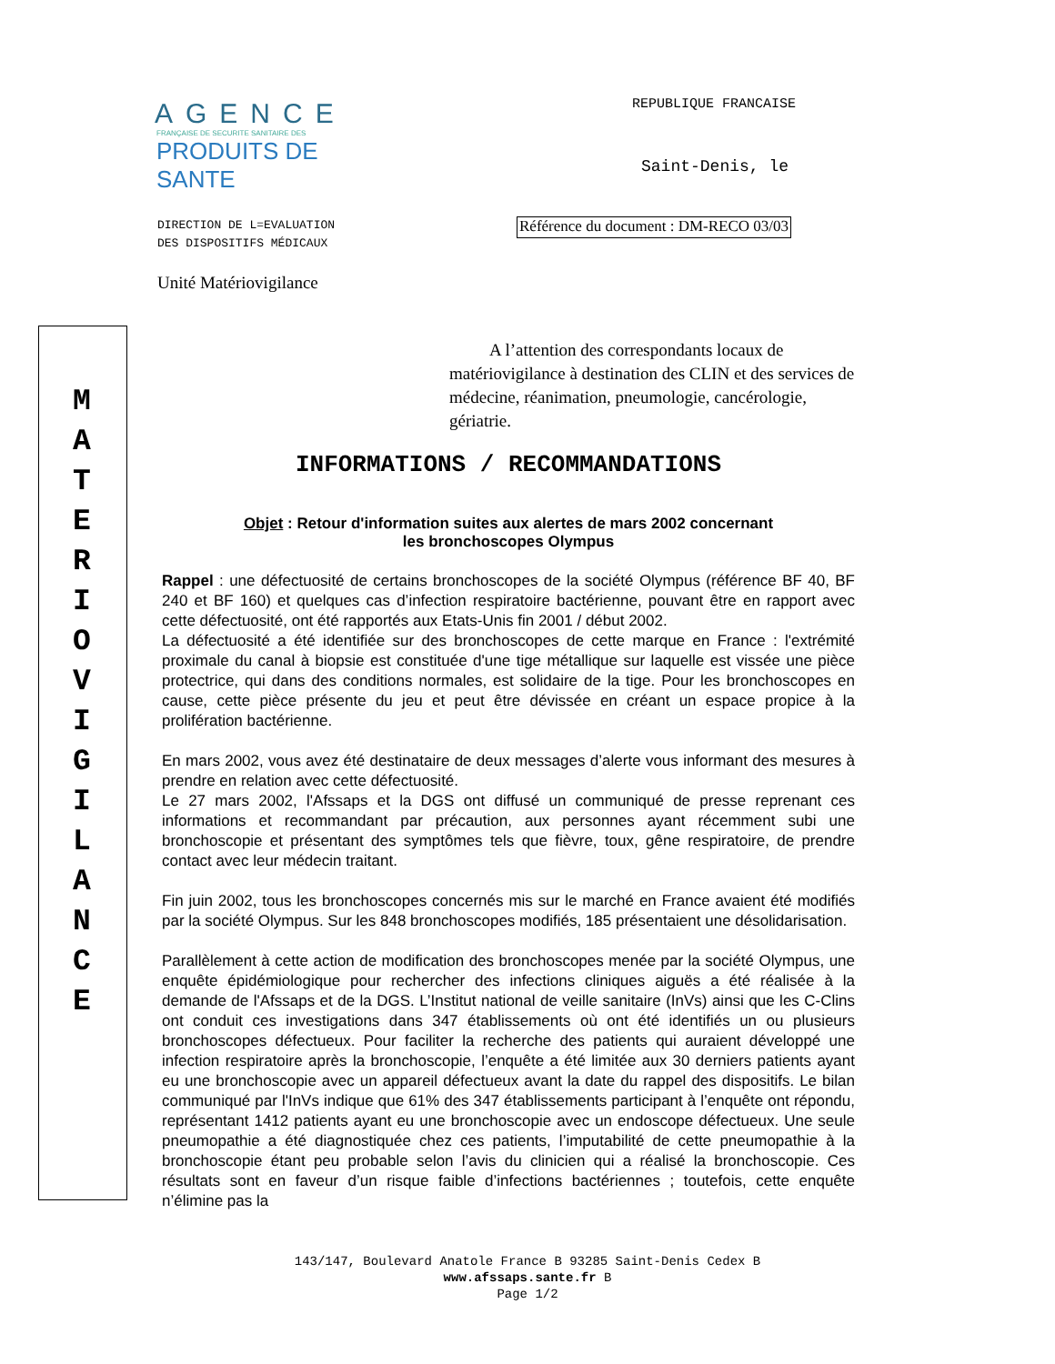M
A
T
E
R
I
O
V
I
G
I
L
A
N
C
E
AGENCE
FRANÇAISE DE SECURITE SANITAIRE DES
PRODUITS DE SANTE
REPUBLIQUE FRANCAISE
Saint-Denis, le
DIRECTION DE L=EVALUATION
DES DISPOSITIFS MÉDICAUX
Référence du document : DM-RECO 03/03
Unité Matériovigilance
A l’attention des correspondants locaux de matériovigilance à destination des CLIN et des services de médecine, réanimation, pneumologie, cancérologie, gériatrie.
INFORMATIONS / RECOMMANDATIONS
Objet : Retour d'information suites aux alertes de mars 2002 concernant
les bronchoscopes Olympus
Rappel : une défectuosité de certains bronchoscopes de la société Olympus (référence BF 40, BF 240 et BF 160) et quelques cas d’infection respiratoire bactérienne, pouvant être en rapport avec cette défectuosité, ont été rapportés aux Etats-Unis fin 2001 / début 2002.
La défectuosité a été identifiée sur des bronchoscopes de cette marque en France : l'extrémité proximale du canal à biopsie est constituée d'une tige métallique sur laquelle est vissée une pièce protectrice, qui dans des conditions normales, est solidaire de la tige. Pour les bronchoscopes en cause, cette pièce présente du jeu et peut être dévissée en créant un espace propice à la prolifération bactérienne.
En mars 2002, vous avez été destinataire de deux messages d’alerte vous informant des mesures à prendre en relation avec cette défectuosité.
Le 27 mars 2002, l'Afssaps et la DGS ont diffusé un communiqué de presse reprenant ces informations et recommandant par précaution, aux personnes ayant récemment subi une bronchoscopie et présentant des symptômes tels que fièvre, toux, gêne respiratoire, de prendre contact avec leur médecin traitant.
Fin juin 2002, tous les bronchoscopes concernés mis sur le marché en France avaient été modifiés par la société Olympus. Sur les 848 bronchoscopes modifiés, 185 présentaient une désolidarisation.
Parallèlement à cette action de modification des bronchoscopes menée par la société Olympus, une enquête épidémiologique pour rechercher des infections cliniques aiguës a été réalisée à la demande de l'Afssaps et de la DGS. L’Institut national de veille sanitaire (InVs) ainsi que les C-Clins ont conduit ces investigations dans 347 établissements où ont été identifiés un ou plusieurs bronchoscopes défectueux. Pour faciliter la recherche des patients qui auraient développé une infection respiratoire après la bronchoscopie, l’enquête a été limitée aux 30 derniers patients ayant eu une bronchoscopie avec un appareil défectueux avant la date du rappel des dispositifs. Le bilan communiqué par l'InVs indique que 61% des 347 établissements participant à l’enquête ont répondu, représentant 1412 patients ayant eu une bronchoscopie avec un endoscope défectueux. Une seule pneumopathie a été diagnostiquée chez ces patients, l’imputabilité de cette pneumopathie à la bronchoscopie étant peu probable selon l’avis du clinicien qui a réalisé la bronchoscopie. Ces résultats sont en faveur d’un risque faible d’infections bactériennes ; toutefois, cette enquête n’élimine pas la
143/147, Boulevard Anatole France B 93285 Saint-Denis Cedex B
www.afssaps.sante.fr B
Page 1/2